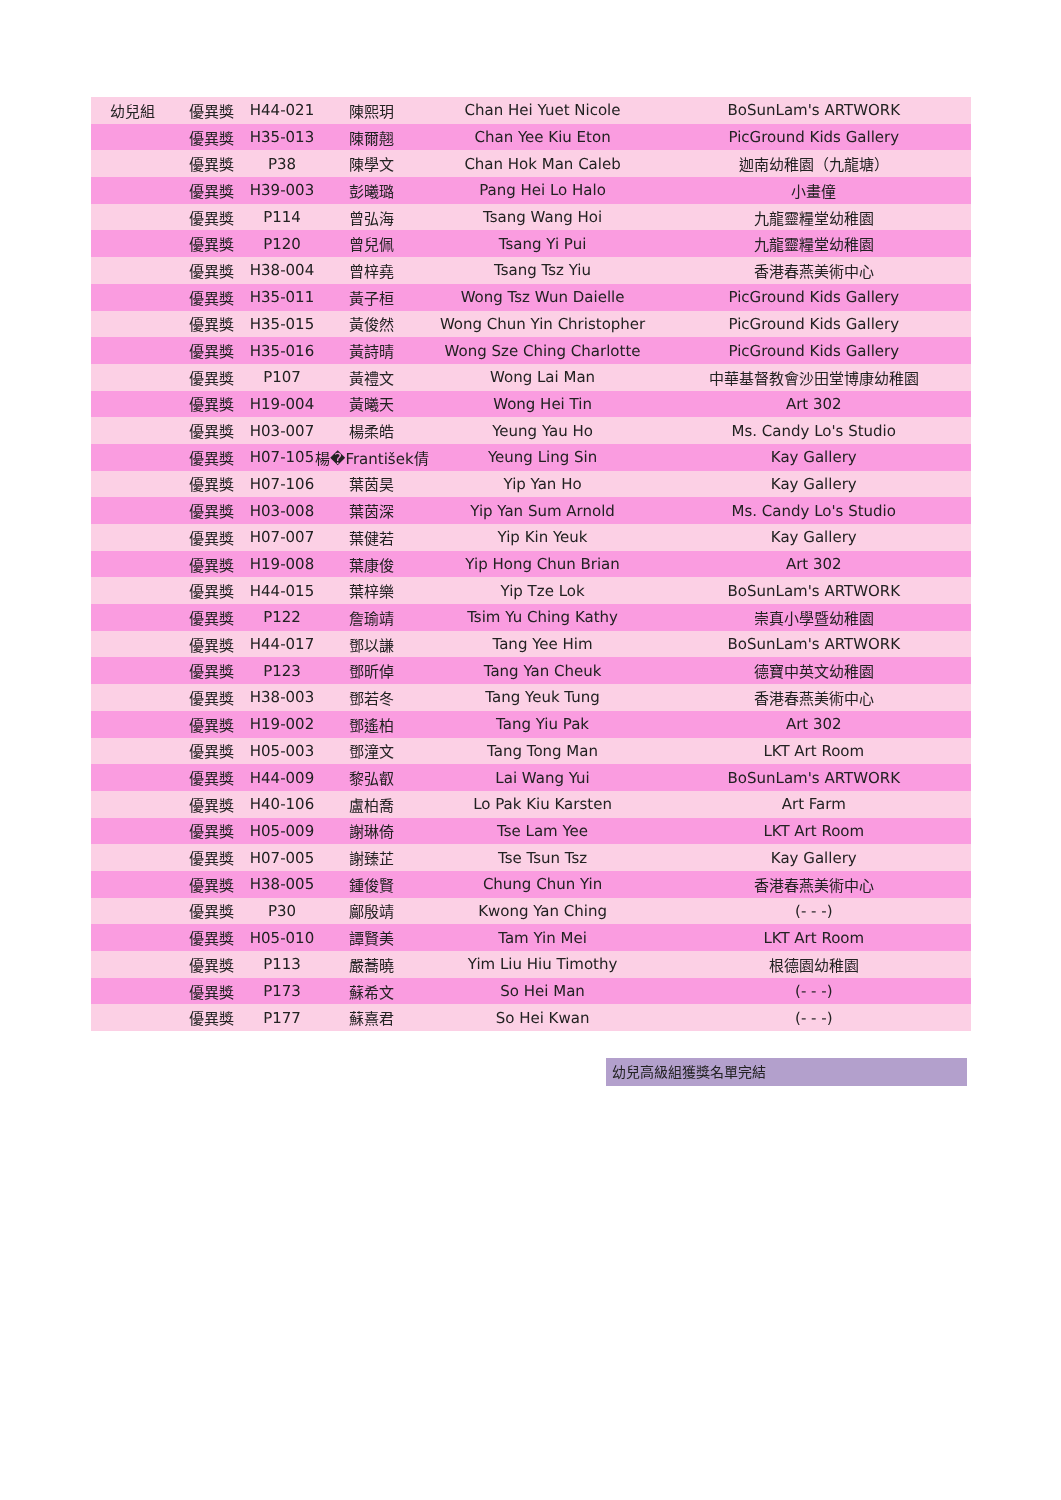| 幼兒組 | 優異獎 | H44-021 | 陳熙玥 | Chan Hei Yuet Nicole | BoSunLam's ARTWORK |
| | 優異獎 | H35-013 | 陳爾翹 | Chan Yee Kiu Eton | PicGround Kids Gallery |
| | 優異獎 | P38 | 陳學文 | Chan Hok Man Caleb | 迦南幼稚園（九龍塘） |
| | 優異獎 | H39-003 | 彭曦璐 | Pang Hei Lo Halo | 小畫僮 |
| | 優異獎 | P114 | 曾弘海 | Tsang Wang Hoi | 九龍靈糧堂幼稚園 |
| | 優異獎 | P120 | 曾兒佩 | Tsang Yi Pui | 九龍靈糧堂幼稚園 |
| | 優異獎 | H38-004 | 曾梓堯 | Tsang Tsz Yiu | 香港春燕美術中心 |
| | 優異獎 | H35-011 | 黃子桓 | Wong Tsz Wun Daielle | PicGround Kids Gallery |
| | 優異獎 | H35-015 | 黃俊然 | Wong Chun Yin Christopher | PicGround Kids Gallery |
| | 優異獎 | H35-016 | 黃詩晴 | Wong Sze Ching Charlotte | PicGround Kids Gallery |
| | 優異獎 | P107 | 黃禮文 | Wong Lai Man | 中華基督教會沙田堂博康幼稚園 |
| | 優異獎 | H19-004 | 黃曦天 | Wong Hei Tin | Art 302 |
| | 優異獎 | H03-007 | 楊柔皓 | Yeung Yau Ho | Ms. Candy Lo's Studio |
| | 優異獎 | H07-105 | 楊�František倩 | Yeung Ling Sin | Kay Gallery |
| | 優異獎 | H07-106 | 葉茵昊 | Yip Yan Ho | Kay Gallery |
| | 優異獎 | H03-008 | 葉茵深 | Yip Yan Sum Arnold | Ms. Candy Lo's Studio |
| | 優異獎 | H07-007 | 葉健若 | Yip Kin Yeuk | Kay Gallery |
| | 優異獎 | H19-008 | 葉康俊 | Yip Hong Chun Brian | Art 302 |
| | 優異獎 | H44-015 | 葉梓樂 | Yip Tze Lok | BoSunLam's ARTWORK |
| | 優異獎 | P122 | 詹瑜靖 | Tsim Yu Ching Kathy | 崇真小學暨幼稚園 |
| | 優異獎 | H44-017 | 鄧以謙 | Tang Yee Him | BoSunLam's ARTWORK |
| | 優異獎 | P123 | 鄧昕倬 | Tang Yan Cheuk | 德寶中英文幼稚園 |
| | 優異獎 | H38-003 | 鄧若冬 | Tang Yeuk Tung | 香港春燕美術中心 |
| | 優異獎 | H19-002 | 鄧遙柏 | Tang Yiu Pak | Art 302 |
| | 優異獎 | H05-003 | 鄧潼文 | Tang Tong Man | LKT Art Room |
| | 優異獎 | H44-009 | 黎弘叡 | Lai Wang Yui | BoSunLam's ARTWORK |
| | 優異獎 | H40-106 | 盧柏喬 | Lo Pak Kiu Karsten | Art Farm |
| | 優異獎 | H05-009 | 謝琳倚 | Tse Lam Yee | LKT Art Room |
| | 優異獎 | H07-005 | 謝臻芷 | Tse Tsun Tsz | Kay Gallery |
| | 優異獎 | H38-005 | 鍾俊賢 | Chung Chun Yin | 香港春燕美術中心 |
| | 優異獎 | P30 | 鄺殷靖 | Kwong Yan Ching | (- - -) |
| | 優異獎 | H05-010 | 譚賢美 | Tam Yin Mei | LKT Art Room |
| | 優異獎 | P113 | 嚴蕎曉 | Yim Liu Hiu Timothy | 根德園幼稚園 |
| | 優異獎 | P173 | 蘇希文 | So Hei Man | (- - -) |
| | 優異獎 | P177 | 蘇熹君 | So Hei Kwan | (- - -) |
幼兒高級組獲獎名單完結